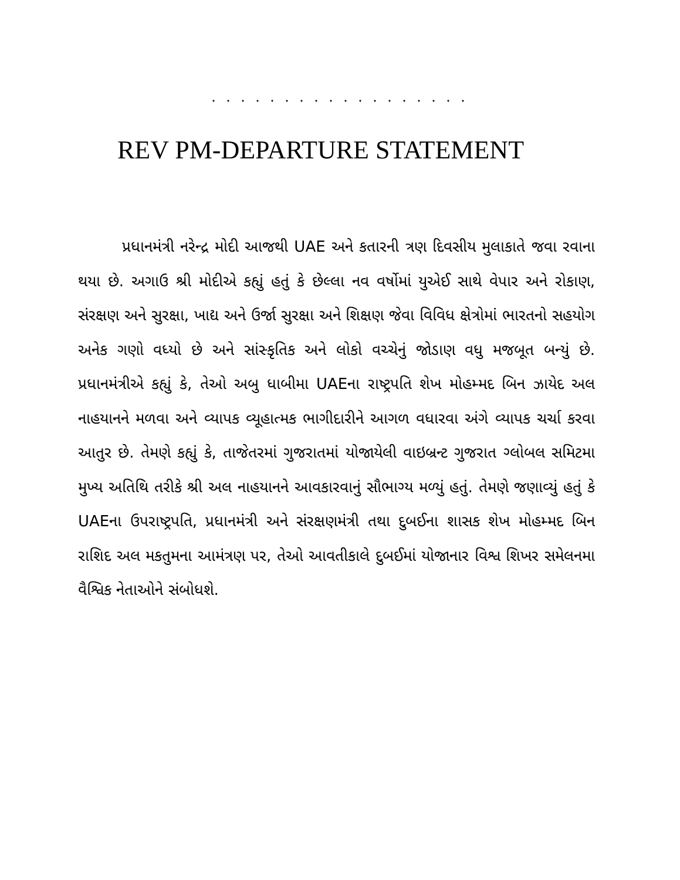. . . . . . . . . . . . . . . . . .
REV PM-DEPARTURE STATEMENT
પ્રધાનમંત્રી નરેન્દ્ર મોદી આજથી UAE અને કતારની ત્રણ દિવસીય મુલાકાતે જવા રવાના થયા છે. અગાઉ શ્રી મોદીએ કહ્યું હતું કે છેલ્લા નવ વર્ષોમાં યુએઈ સાથે વેપાર અને રોકાણ, સંરક્ષણ અને સુરક્ષા, ખાદ્ય અને ઉર્જા સુરક્ષા અને શિક્ષણ જેવા વિવિધ ક્ષેત્રોમાં ભારતનો સહયોગ અનેક ગણો વધ્યો છે અને સાંસ્કૃતિક અને લોકો વચ્ચેનું જોડાણ વધુ મજબૂત બન્યું છે. પ્રધાનમંત્રીએ કહ્યું કે, તેઓ અબુ ધાબીમા UAEના રાષ્ટ્રપતિ શેખ મોહમ્મદ બિન ઝાયેદ અલ નાહયાનને મળવા અને વ્યાપક વ્યૂહાત્મક ભાગીદારીને આગળ વધારવા અંગે વ્યાપક ચર્ચા કરવા આતુર છે. તેમણે કહ્યું કે, તાજેતરમાં ગુજરાતમાં યોજાયેલી વાઇબ્રન્ટ ગુજરાત ગ્લોબલ સમિટમા મુખ્ય અતિથિ તરીકે શ્રી અલ નાહયાનને આવકારવાનું સૌભાગ્ય મળ્યું હતું. તેમણે જણાવ્યું હતું કે UAEના ઉપરાષ્ટ્રપતિ, પ્રધાનમંત્રી અને સંરક્ષણમંત્રી તથા દુબઈના શાસક શેખ મોહમ્મદ બિન રાશિદ અલ મકતુમના આમંત્રણ પર, તેઓ આવતીકાલે દુબઈમાં યોજાનાર વિશ્વ શિખર સમેલનમા વૈશ્વિક નેતાઓને સંબોધશે.